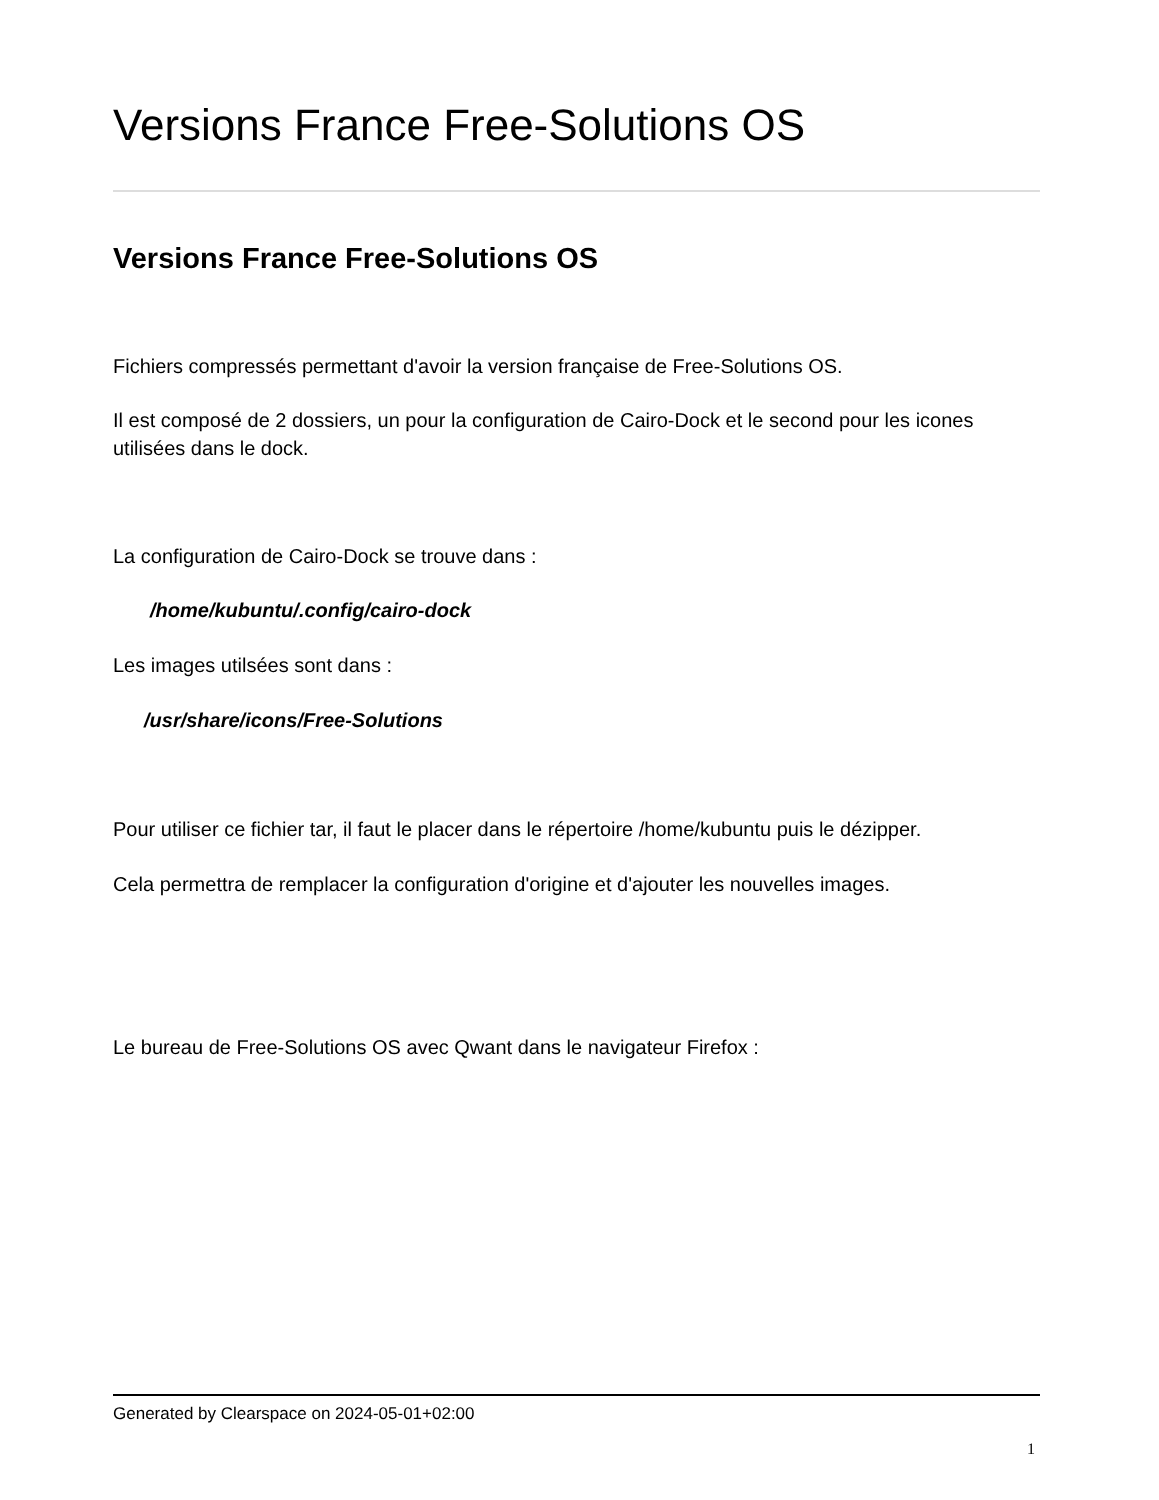Versions France Free-Solutions OS
Versions France Free-Solutions OS
Fichiers compressés permettant d'avoir la version française de Free-Solutions OS.
Il est composé de 2 dossiers, un pour la configuration de Cairo-Dock et le second pour les icones utilisées dans le dock.
La configuration de Cairo-Dock se trouve dans :
/home/kubuntu/.config/cairo-dock
Les images utilsées sont dans :
/usr/share/icons/Free-Solutions
Pour utiliser ce fichier tar, il faut le placer dans le répertoire /home/kubuntu puis le dézipper.
Cela permettra de remplacer la configuration d'origine et d'ajouter les nouvelles images.
Le bureau de Free-Solutions OS avec Qwant dans le navigateur Firefox :
Generated by Clearspace on 2024-05-01+02:00
1